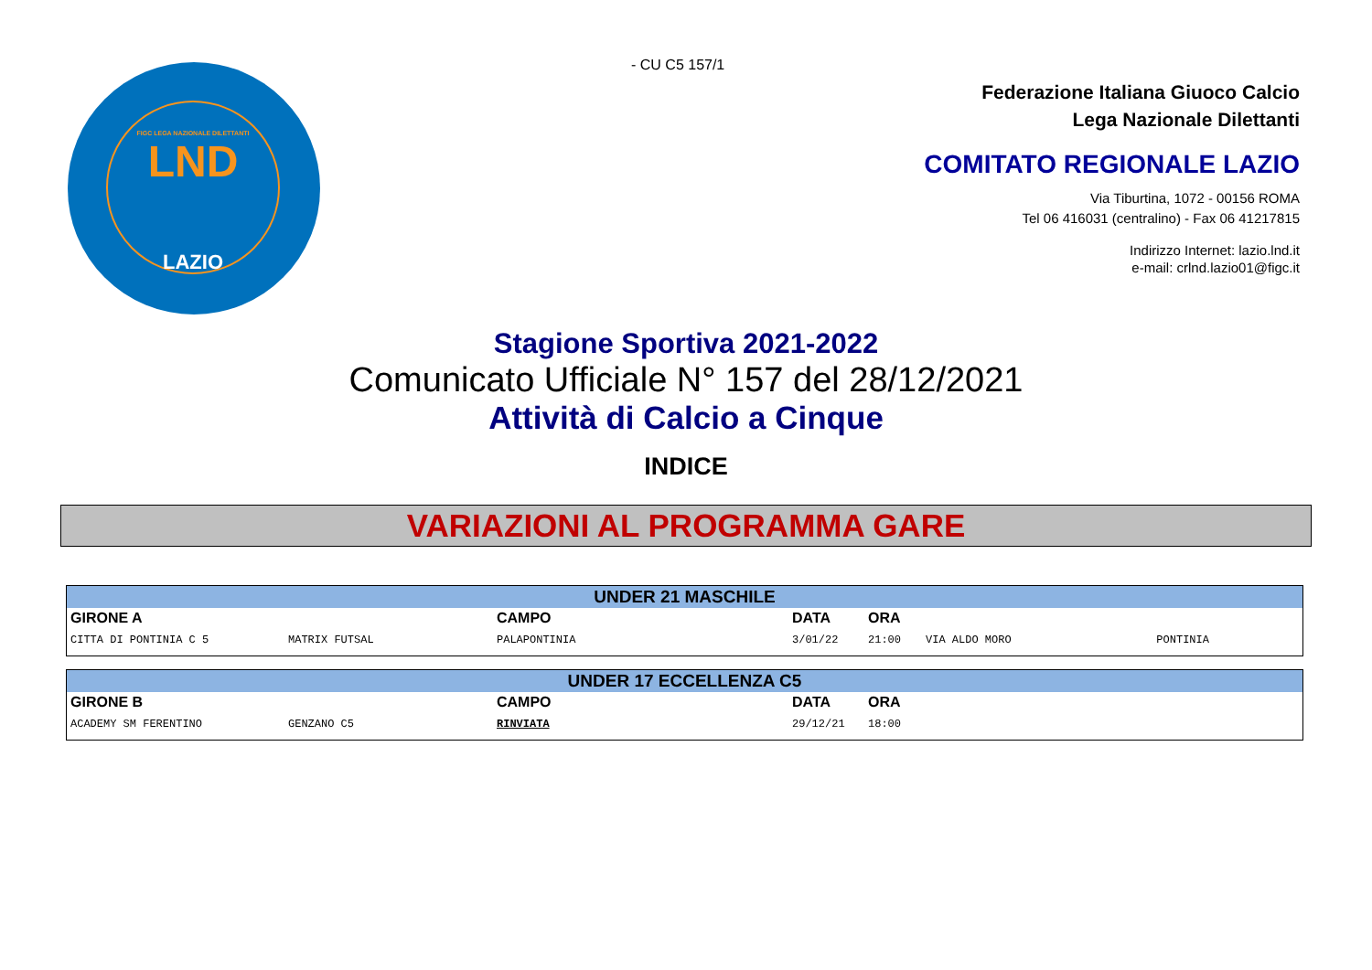FIGC LEGA NAZIONALE DILETTANTI
LND
LAZIO
- CU C5 157/1
Federazione Italiana Giuoco Calcio
Lega Nazionale Dilettanti
COMITATO REGIONALE LAZIO
Via Tiburtina, 1072 - 00156 ROMA
Tel 06 416031 (centralino) - Fax 06 41217815
Indirizzo Internet: lazio.lnd.it
e-mail: crlnd.lazio01@figc.it
Stagione Sportiva 2021-2022
Comunicato Ufficiale N° 157 del 28/12/2021
Attività di Calcio a Cinque
INDICE
VARIAZIONI AL PROGRAMMA GARE
| UNDER 21 MASCHILE | | | | | | |
| GIRONE A | | CAMPO | DATA | ORA | | |
| CITTA DI PONTINIA C 5 | MATRIX FUTSAL | PALAPONTINIA | 3/01/22 | 21:00 | VIA ALDO MORO | PONTINIA |
| UNDER 17 ECCELLENZA C5 | | | | | | |
| GIRONE B | | CAMPO | DATA | ORA | | |
| ACADEMY SM FERENTINO | GENZANO C5 | RINVIATA | 29/12/21 | 18:00 | | |